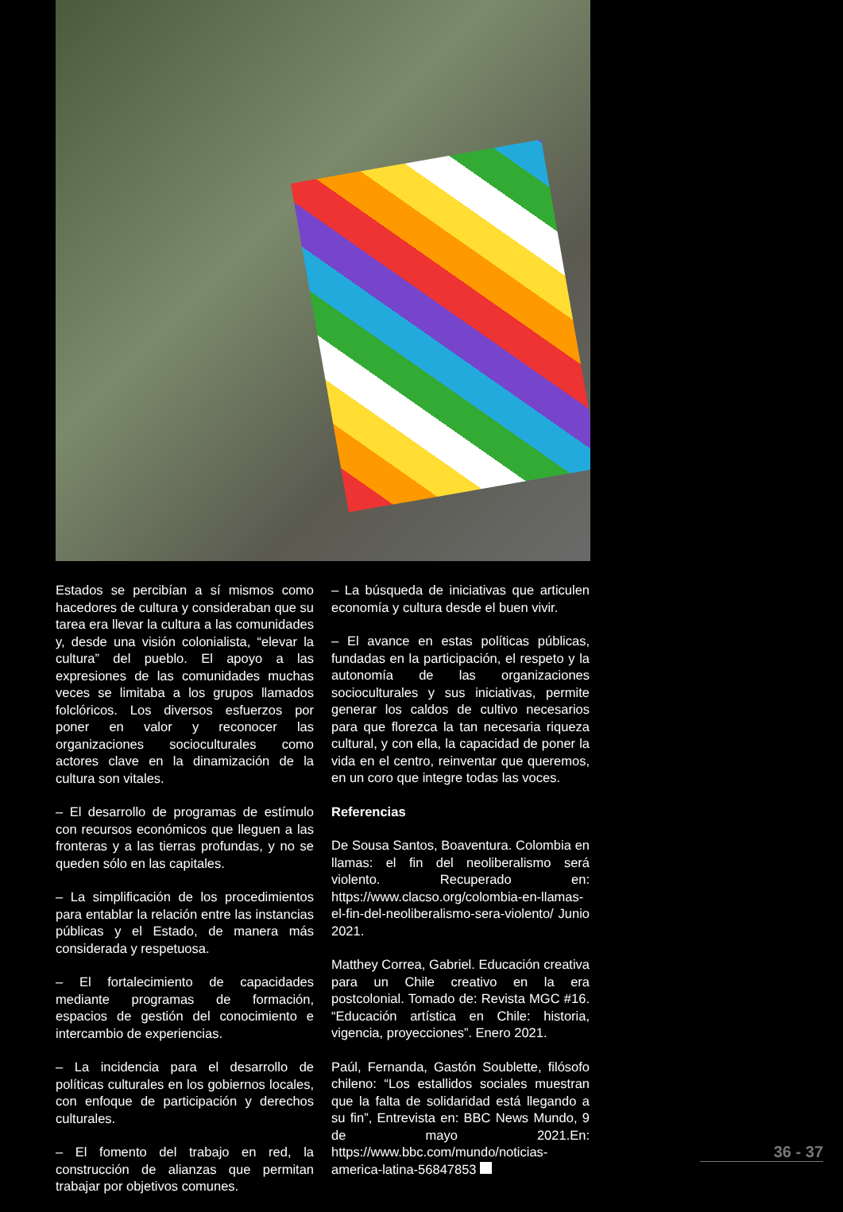Estados se percibían a sí mismos como hacedores de cultura y consideraban que su tarea era llevar la cultura a las comunidades y, desde una visión colonialista, “elevar la cultura” del pueblo. El apoyo a las expresiones de las comunidades muchas veces se limitaba a los grupos llamados folclóricos. Los diversos esfuerzos por poner en valor y reconocer las organizaciones socioculturales como actores clave en la dinamización de la cultura son vitales.
– El desarrollo de programas de estímulo con recursos económicos que lleguen a las fronteras y a las tierras profundas, y no se queden sólo en las capitales.
– La simplificación de los procedimientos para entablar la relación entre las instancias públicas y el Estado, de manera más considerada y respetuosa.
– El fortalecimiento de capacidades mediante programas de formación, espacios de gestión del conocimiento e intercambio de experiencias.
– La incidencia para el desarrollo de políticas culturales en los gobiernos locales, con enfoque de participación y derechos culturales.
– El fomento del trabajo en red, la construcción de alianzas que permitan trabajar por objetivos comunes.
– La búsqueda de iniciativas que articulen economía y cultura desde el buen vivir.
– El avance en estas políticas públicas, fundadas en la participación, el respeto y la autonomía de las organizaciones socioculturales y sus iniciativas, permite generar los caldos de cultivo necesarios para que florezca la tan necesaria riqueza cultural, y con ella, la capacidad de poner la vida en el centro, reinventar que queremos, en un coro que integre todas las voces.
Referencias
De Sousa Santos, Boaventura. Colombia en llamas: el fin del neoliberalismo será violento. Recuperado en: https://www.clacso.org/colombia-en-llamas-el-fin-del-neoliberalismo-sera-violento/ Junio 2021.
Matthey Correa, Gabriel. Educación creativa para un Chile creativo en la era postcolonial. Tomado de: Revista MGC #16. “Educación artística en Chile: historia, vigencia, proyecciones”. Enero 2021.
Paúl, Fernanda, Gastón Soublette, filósofo chileno: “Los estallidos sociales muestran que la falta de solidaridad está llegando a su fin”, Entrevista en: BBC News Mundo, 9 de mayo 2021.En: https://www.bbc.com/mundo/noticias-america-latina-56847853
36 - 37